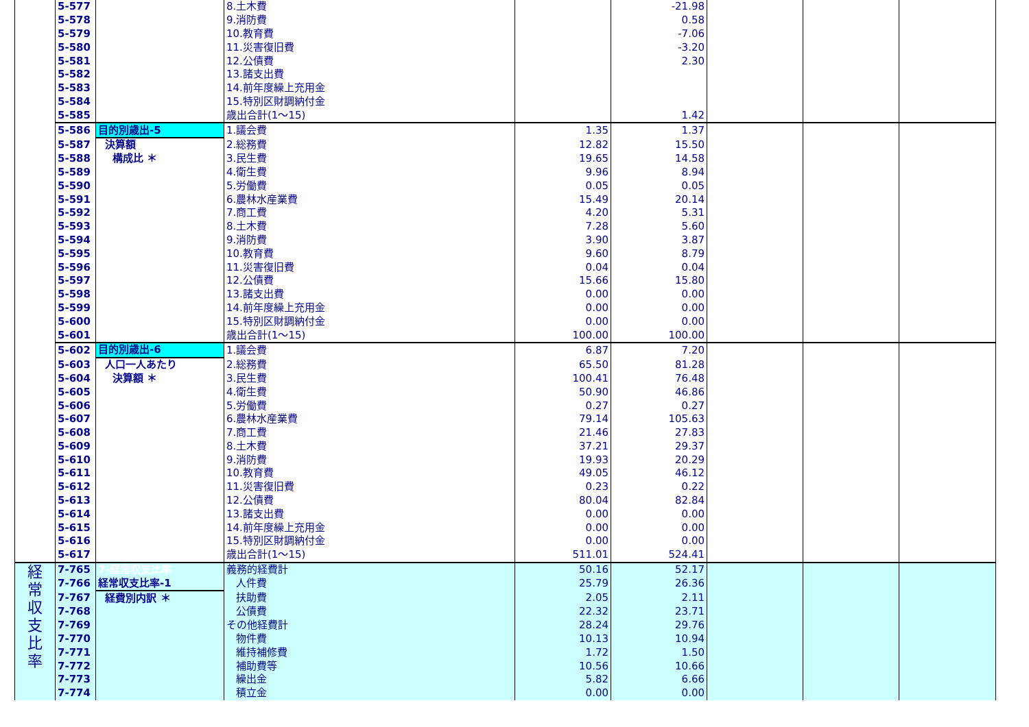| | 5-577 | | 8.土木費 | | -21.98 | | | |
| | 5-578 | | 9.消防費 | | 0.58 | | | |
| | 5-579 | | 10.教育費 | | -7.06 | | | |
| | 5-580 | | 11.災害復旧費 | | -3.20 | | | |
| | 5-581 | | 12.公債費 | | 2.30 | | | |
| | 5-582 | | 13.諸支出費 | | | | | |
| | 5-583 | | 14.前年度繰上充用金 | | | | | |
| | 5-584 | | 15.特別区財調納付金 | | | | | |
| | 5-585 | | 歳出合計(1～15) | | 1.42 | | | |
| | 5-586 | 目的別歳出-5 | 1.議会費 | 1.35 | 1.37 | | | |
| | 5-587 | 決算額 | 2.総務費 | 12.82 | 15.50 | | | |
| | 5-588 | 構成比 ＊ | 3.民生費 | 19.65 | 14.58 | | | |
| | 5-589 | | 4.衛生費 | 9.96 | 8.94 | | | |
| | 5-590 | | 5.労働費 | 0.05 | 0.05 | | | |
| | 5-591 | | 6.農林水産業費 | 15.49 | 20.14 | | | |
| | 5-592 | | 7.商工費 | 4.20 | 5.31 | | | |
| | 5-593 | | 8.土木費 | 7.28 | 5.60 | | | |
| | 5-594 | | 9.消防費 | 3.90 | 3.87 | | | |
| | 5-595 | | 10.教育費 | 9.60 | 8.79 | | | |
| | 5-596 | | 11.災害復旧費 | 0.04 | 0.04 | | | |
| | 5-597 | | 12.公債費 | 15.66 | 15.80 | | | |
| | 5-598 | | 13.諸支出費 | 0.00 | 0.00 | | | |
| | 5-599 | | 14.前年度繰上充用金 | 0.00 | 0.00 | | | |
| | 5-600 | | 15.特別区財調納付金 | 0.00 | 0.00 | | | |
| | 5-601 | | 歳出合計(1～15) | 100.00 | 100.00 | | | |
| | 5-602 | 目的別歳出-6 | 1.議会費 | 6.87 | 7.20 | | | |
| | 5-603 | 人口一人あたり | 2.総務費 | 65.50 | 81.28 | | | |
| | 5-604 | 決算額 ＊ | 3.民生費 | 100.41 | 76.48 | | | |
| | 5-605 | | 4.衛生費 | 50.90 | 46.86 | | | |
| | 5-606 | | 5.労働費 | 0.27 | 0.27 | | | |
| | 5-607 | | 6.農林水産業費 | 79.14 | 105.63 | | | |
| | 5-608 | | 7.商工費 | 21.46 | 27.83 | | | |
| | 5-609 | | 8.土木費 | 37.21 | 29.37 | | | |
| | 5-610 | | 9.消防費 | 19.93 | 20.29 | | | |
| | 5-611 | | 10.教育費 | 49.05 | 46.12 | | | |
| | 5-612 | | 11.災害復旧費 | 0.23 | 0.22 | | | |
| | 5-613 | | 12.公債費 | 80.04 | 82.84 | | | |
| | 5-614 | | 13.諸支出費 | 0.00 | 0.00 | | | |
| | 5-615 | | 14.前年度繰上充用金 | 0.00 | 0.00 | | | |
| | 5-616 | | 15.特別区財調納付金 | 0.00 | 0.00 | | | |
| | 5-617 | | 歳出合計(1～15) | 511.01 | 524.41 | | | |
| 経 常 収 支 比 率 | 7-765 | 7-経常収支比率 | 義務的経費計 | 50.16 | 52.17 | | | |
| | 7-766 | 経常収支比率-1 | 人件費 | 25.79 | 26.36 | | | |
| | 7-767 | 経費別内訳 ＊ | 扶助費 | 2.05 | 2.11 | | | |
| | 7-768 | | 公債費 | 22.32 | 23.71 | | | |
| | 7-769 | | その他経費計 | 28.24 | 29.76 | | | |
| | 7-770 | | 物件費 | 10.13 | 10.94 | | | |
| | 7-771 | | 維持補修費 | 1.72 | 1.50 | | | |
| | 7-772 | | 補助費等 | 10.56 | 10.66 | | | |
| | 7-773 | | 繰出金 | 5.82 | 6.66 | | | |
| | 7-774 | | 積立金 | 0.00 | 0.00 | | | |